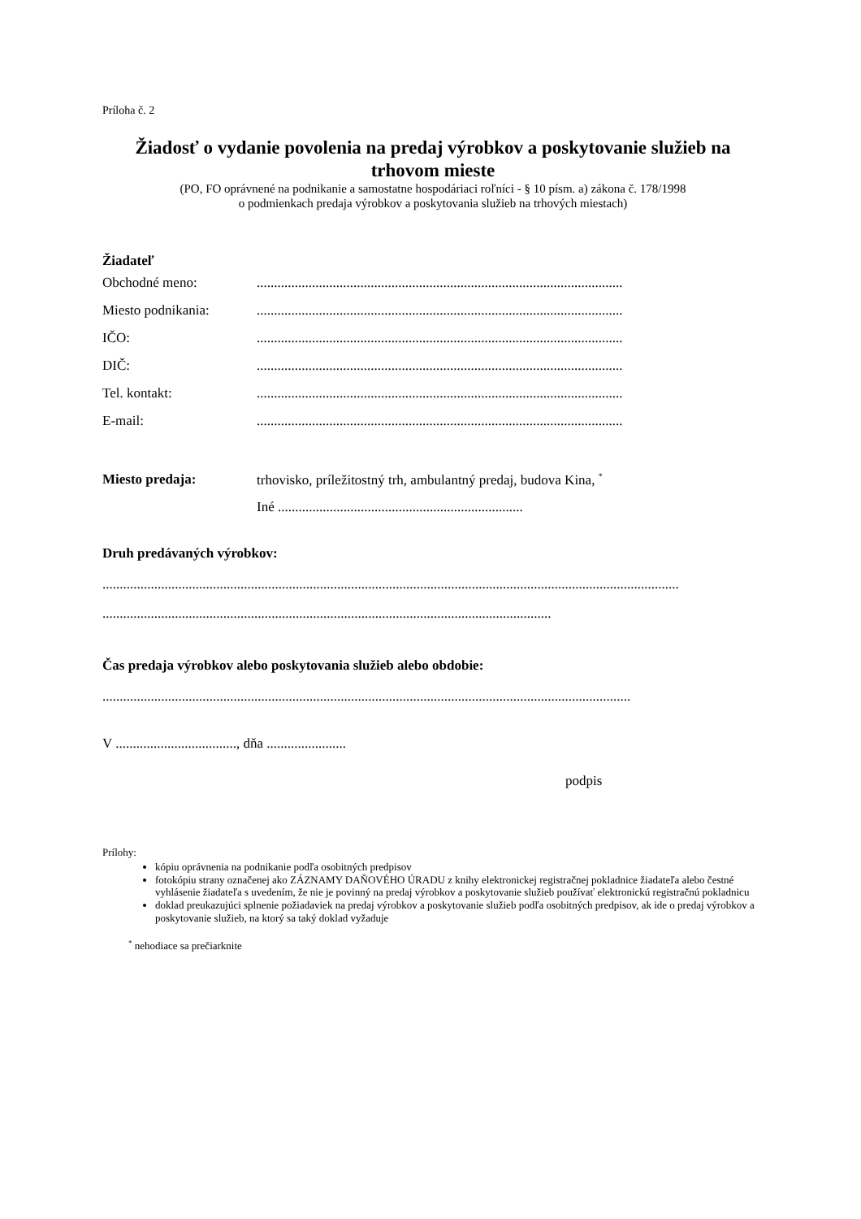Príloha č. 2
Žiadosť o vydanie povolenia na predaj výrobkov a poskytovanie služieb na trhovom mieste
(PO, FO oprávnené na podnikanie a samostatne hospodáriaci roľníci - § 10 písm. a) zákona č. 178/1998
o podmienkach predaja výrobkov a poskytovania služieb na trhových miestach)
Žiadateľ
Obchodné meno:..........................................................................................................
Miesto podnikania:..........................................................................................................
IČO:..........................................................................................................
DIČ:..........................................................................................................
Tel. kontakt:..........................................................................................................
E-mail:..........................................................................................................
Miesto predaja: trhovisko, príležitostný trh, ambulantný predaj, budova Kina, <sup>*</sup>
Iné .......................................................................
Druh predávaných výrobkov:
.......................................................................................................................................................................
..................................................................................................................................
Čas predaja výrobkov alebo poskytovania služieb alebo obdobie:
.........................................................................................................................................................
V ..................................., dňa .......................
podpis
Prílohy:
kópiu oprávnenia na podnikanie podľa osobitných predpisov
fotokópiu strany označenej ako ZÁZNAMY DAŇOVÉHO ÚRADU z knihy elektronickej registračnej pokladnice žiadateľa alebo čestné vyhlásenie žiadateľa s uvedením, že nie je povinný na predaj výrobkov a poskytovanie služieb používať elektronickú registračnú pokladnicu
doklad preukazujúci splnenie požiadaviek na predaj výrobkov a poskytovanie služieb podľa osobitných predpisov, ak ide o predaj výrobkov a poskytovanie služieb, na ktorý sa taký doklad vyžaduje
<sup>*</sup> nehodiace sa prečiarknite